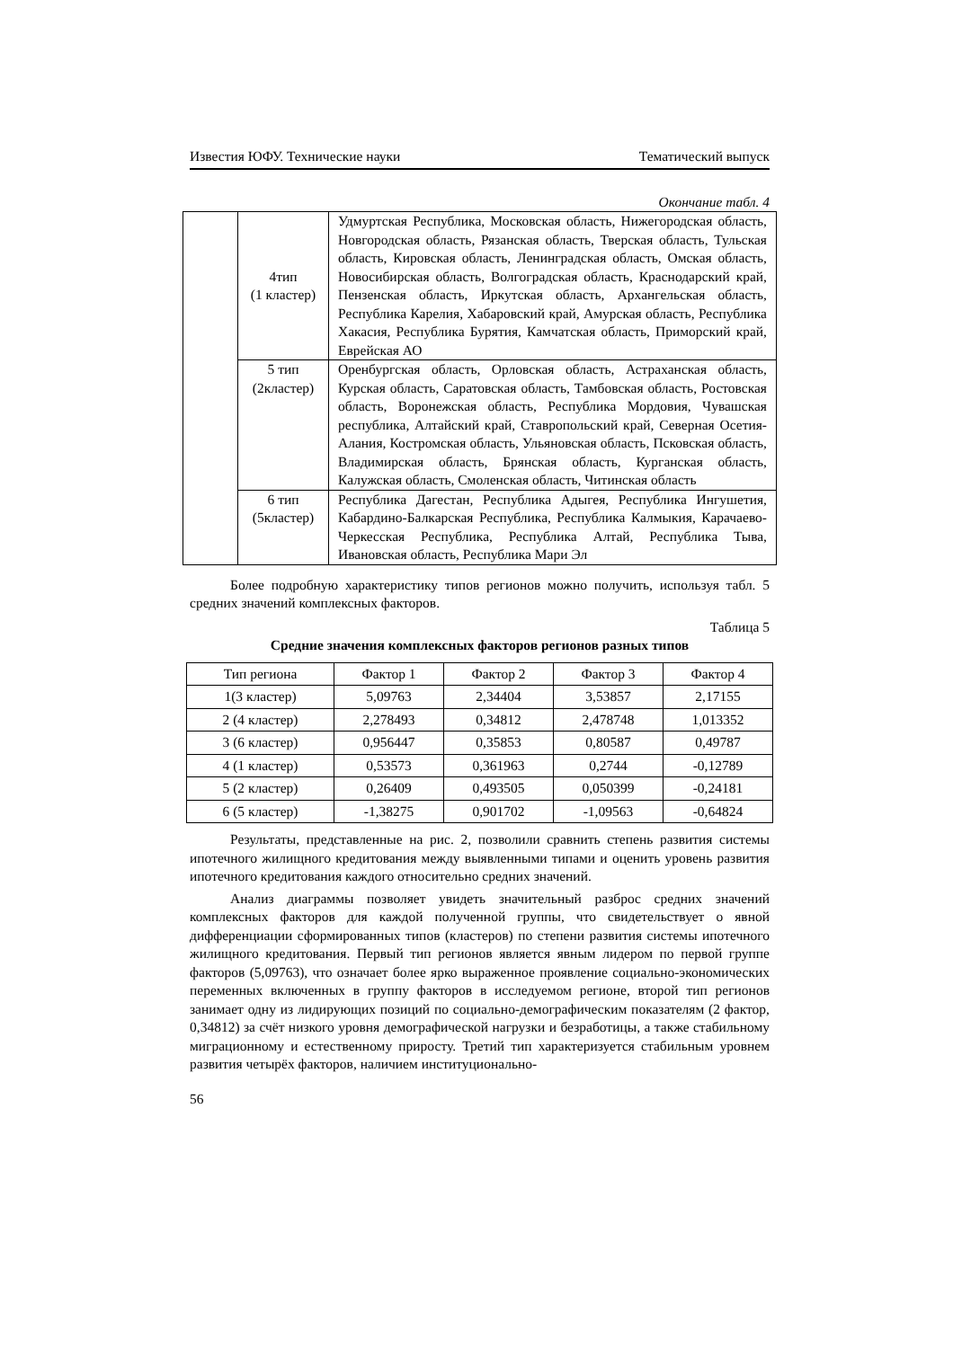Известия ЮФУ. Технические науки Тематический выпуск
Окончание табл. 4
| | 4тип (1 кластер) | Удмуртская Республика, Московская область, Нижегородская область, Новгородская область, Рязанская область, Тверская область, Тульская область, Кировская область, Ленинградская область, Омская область, Новосибирская область, Волгоградская область, Краснодарский край, Пензенская область, Иркутская область, Архангельская область, Республика Карелия, Хабаровский край, Амурская область, Республика Хакасия, Республика Бурятия, Камчатская область, Приморский край, Еврейская АО |
| | 5 тип (2кластер) | Оренбургская область, Орловская область, Астраханская область, Курская область, Саратовская область, Тамбовская область, Ростовская область, Воронежская область, Республика Мордовия, Чувашская республика, Алтайский край, Ставропольский край, Северная Осетия-Алания, Костромская область, Ульяновская область, Псковская область, Владимирская область, Брянская область, Курганская область, Калужская область, Смоленская область, Читинская область |
| | 6 тип (5кластер) | Республика Дагестан, Республика Адыгея, Республика Ингушетия, Кабардино-Балкарская Республика, Республика Калмыкия, Карачаево-Черкесская Республика, Республика Алтай, Республика Тыва, Ивановская область, Республика Мари Эл |
Более подробную характеристику типов регионов можно получить, используя табл. 5 средних значений комплексных факторов.
Таблица 5
Средние значения комплексных факторов регионов разных типов
| Тип региона | Фактор 1 | Фактор 2 | Фактор 3 | Фактор 4 |
| --- | --- | --- | --- | --- |
| 1(3 кластер) | 5,09763 | 2,34404 | 3,53857 | 2,17155 |
| 2 (4 кластер) | 2,278493 | 0,34812 | 2,478748 | 1,013352 |
| 3 (6 кластер) | 0,956447 | 0,35853 | 0,80587 | 0,49787 |
| 4 (1 кластер) | 0,53573 | 0,361963 | 0,2744 | -0,12789 |
| 5 (2 кластер) | 0,26409 | 0,493505 | 0,050399 | -0,24181 |
| 6 (5 кластер) | -1,38275 | 0,901702 | -1,09563 | -0,64824 |
Результаты, представленные на рис. 2, позволили сравнить степень развития системы ипотечного жилищного кредитования между выявленными типами и оценить уровень развития ипотечного кредитования каждого относительно средних значений.
Анализ диаграммы позволяет увидеть значительный разброс средних значений комплексных факторов для каждой полученной группы, что свидетельствует о явной дифференциации сформированных типов (кластеров) по степени развития системы ипотечного жилищного кредитования. Первый тип регионов является явным лидером по первой группе факторов (5,09763), что означает более ярко выраженное проявление социально-экономических переменных включенных в группу факторов в исследуемом регионе, второй тип регионов занимает одну из лидирующих позиций по социально-демографическим показателям (2 фактор, 0,34812) за счёт низкого уровня демографической нагрузки и безработицы, а также стабильному миграционному и естественному приросту. Третий тип характеризуется стабильным уровнем развития четырёх факторов, наличием институционально-
56